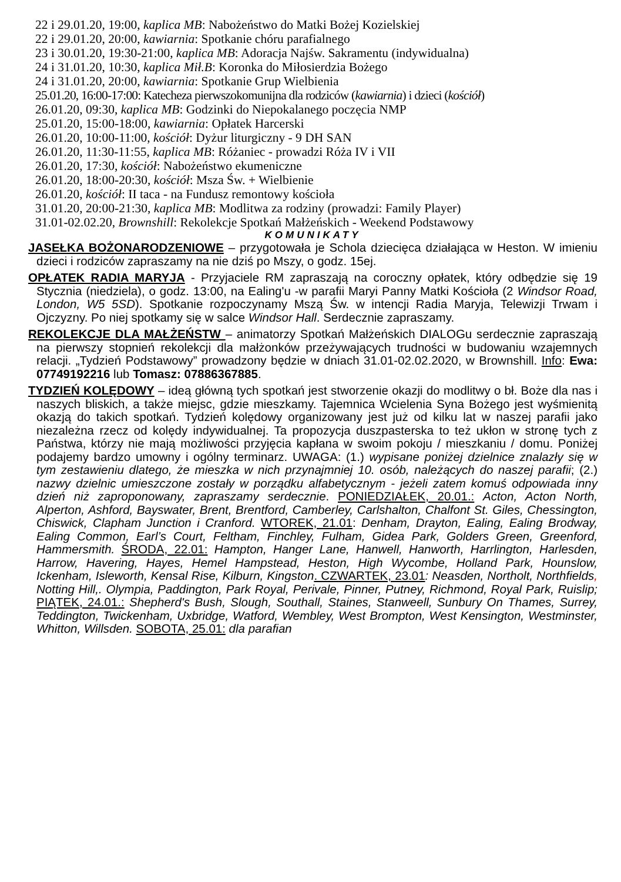22 i 29.01.20, 19:00, kaplica MB: Nabożeństwo do Matki Bożej Kozielskiej
22 i 29.01.20, 20:00, kawiarnia: Spotkanie chóru parafialnego
23 i 30.01.20, 19:30-21:00, kaplica MB: Adoracja Najśw. Sakramentu (indywidualna)
24 i 31.01.20, 10:30, kaplica Mił.B: Koronka do Miłosierdzia Bożego
24 i 31.01.20, 20:00, kawiarnia: Spotkanie Grup Wielbienia
25.01.20, 16:00-17:00: Katecheza pierwszokomunijna dla rodziców (kawiarnia) i dzieci (kościół)
26.01.20, 09:30, kaplica MB: Godzinki do Niepokalanego poczęcia NMP
25.01.20, 15:00-18:00, kawiarnia: Opłatek Harcerski
26.01.20, 10:00-11:00, kościół: Dyżur liturgiczny - 9 DH SAN
26.01.20, 11:30-11:55, kaplica MB: Różaniec - prowadzi Róża IV i VII
26.01.20, 17:30, kościół: Nabożeństwo ekumeniczne
26.01.20, 18:00-20:30, kościół: Msza Św. + Wielbienie
26.01.20, kościół: II taca - na Fundusz remontowy kościoła
31.01.20, 20:00-21:30, kaplica MB: Modlitwa za rodziny (prowadzi: Family Player)
31.01-02.02.20, Brownshill: Rekolekcje Spotkań Małżeńskich - Weekend Podstawowy
KOMUNIKATY
JASEŁKA BOŻONARODZENIOWE – przygotowała je Schola dziecięca działająca w Heston. W imieniu dzieci i rodziców zapraszamy na nie dziś po Mszy, o godz. 15ej.
OPŁATEK RADIA MARYJA - Przyjaciele RM zapraszają na coroczny opłatek, który odbędzie się 19 Stycznia (niedziela), o godz. 13:00, na Ealing'u -w parafii Maryi Panny Matki Kościoła (2 Windsor Road, London, W5 5SD). Spotkanie rozpoczynamy Mszą Św. w intencji Radia Maryja, Telewizji Trwam i Ojczyzny. Po niej spotkamy się w salce Windsor Hall. Serdecznie zapraszamy.
REKOLEKCJE DLA MAŁŻEŃSTW – animatorzy Spotkań Małżeńskich DIALOGu serdecznie zapraszają na pierwszy stopnień rekolekcji dla małżonków przeżywających trudności w budowaniu wzajemnych relacji. „Tydzień Podstawowy” prowadzony będzie w dniach 31.01-02.02.2020, w Brownshill. Info: Ewa: 07749192216 lub Tomasz: 07886367885.
TYDZIEŃ KOLĘDOWY – ideą główną tych spotkań jest stworzenie okazji do modlitwy o bł. Boże dla nas i naszych bliskich, a także miejsc, gdzie mieszkamy. Tajemnica Wcielenia Syna Bożego jest wyśmienitą okazją do takich spotkań. Tydzień kolędowy organizowany jest już od kilku lat w naszej parafii jako niezależna rzecz od kolędy indywidualnej. Ta propozycja duszpasterska to też ukłon w stronę tych z Państwa, którzy nie mają możliwości przyjęcia kapłana w swoim pokoju / mieszkaniu / domu. Poniżej podajemy bardzo umowny i ogólny terminarz. UWAGA: (1.) wypisane poniżej dzielnice znalazły się w tym zestawieniu dlatego, że mieszka w nich przynajmniej 10. osób, należących do naszej parafii; (2.) nazwy dzielnic umieszczone zostały w porządku alfabetycznym - jeżeli zatem komuś odpowiada inny dzień niż zaproponowany, zapraszamy serdecznie. PONIEDZIAŁEK, 20.01.: Acton, Acton North, Alperton, Ashford, Bayswater, Brent, Brentford, Camberley, Carlshalton, Chalfont St. Giles, Chessington, Chiswick, Clapham Junction i Cranford. WTOREK, 21.01: Denham, Drayton, Ealing, Ealing Brodway, Ealing Common, Earl’s Court, Feltham, Finchley, Fulham, Gidea Park, Golders Green, Greenford, Hammersmith. ŚRODA, 22.01: Hampton, Hanger Lane, Hanwell, Hanworth, Harrlington, Harlesden, Harrow, Havering, Hayes, Hemel Hampstead, Heston, High Wycombe, Holland Park, Hounslow, Ickenham, Isleworth, Kensal Rise, Kilburn, Kingston. CZWARTEK, 23.01: Neasden, Northolt, Northfields, Notting Hill,. Olympia, Paddington, Park Royal, Perivale, Pinner, Putney, Richmond, Royal Park, Ruislip; PIĄTEK, 24.01.: Shepherd's Bush, Slough, Southall, Staines, Stanweell, Sunbury On Thames, Surrey, Teddington, Twickenham, Uxbridge, Watford, Wembley, West Brompton, West Kensington, Westminster, Whitton, Willsden. SOBOTA, 25.01: dla parafian